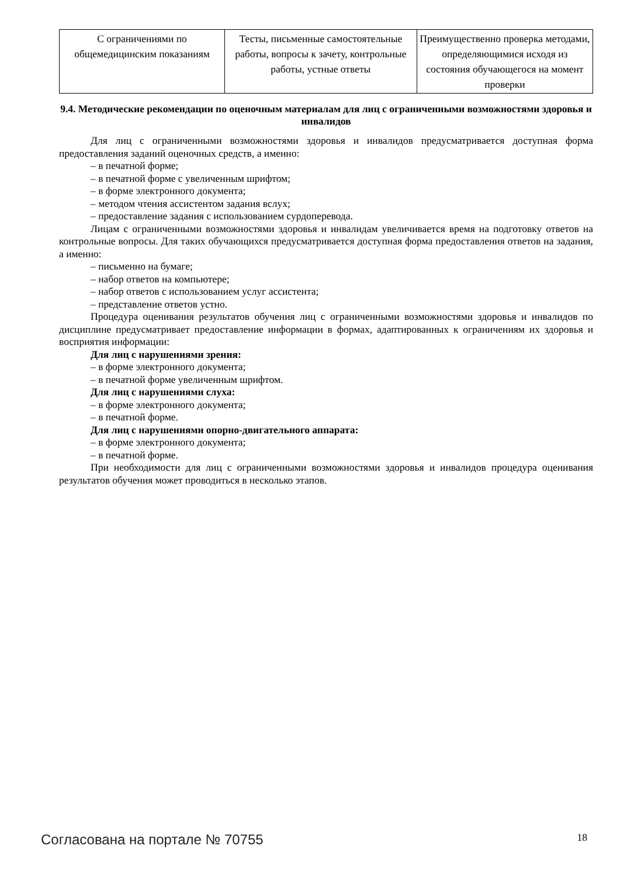| С ограничениями по общемедицинским показаниям | Тесты, письменные самостоятельные работы, вопросы к зачету, контрольные работы, устные ответы | Преимущественно проверка методами, определяющимися исходя из состояния обучающегося на момент проверки |
9.4. Методические рекомендации по оценочным материалам для лиц с ограниченными возможностями здоровья и инвалидов
Для лиц с ограниченными возможностями здоровья и инвалидов предусматривается доступная форма предоставления заданий оценочных средств, а именно:
– в печатной форме;
– в печатной форме с увеличенным шрифтом;
– в форме электронного документа;
– методом чтения ассистентом задания вслух;
– предоставление задания с использованием сурдоперевода.
Лицам с ограниченными возможностями здоровья и инвалидам увеличивается время на подготовку ответов на контрольные вопросы. Для таких обучающихся предусматривается доступная форма предоставления ответов на задания, а именно:
– письменно на бумаге;
– набор ответов на компьютере;
– набор ответов с использованием услуг ассистента;
– представление ответов устно.
Процедура оценивания результатов обучения лиц с ограниченными возможностями здоровья и инвалидов по дисциплине предусматривает предоставление информации в формах, адаптированных к ограничениям их здоровья и восприятия информации:
Для лиц с нарушениями зрения:
– в форме электронного документа;
– в печатной форме увеличенным шрифтом.
Для лиц с нарушениями слуха:
– в форме электронного документа;
– в печатной форме.
Для лиц с нарушениями опорно-двигательного аппарата:
– в форме электронного документа;
– в печатной форме.
При необходимости для лиц с ограниченными возможностями здоровья и инвалидов процедура оценивания результатов обучения может проводиться в несколько этапов.
Согласована на портале № 70755 18